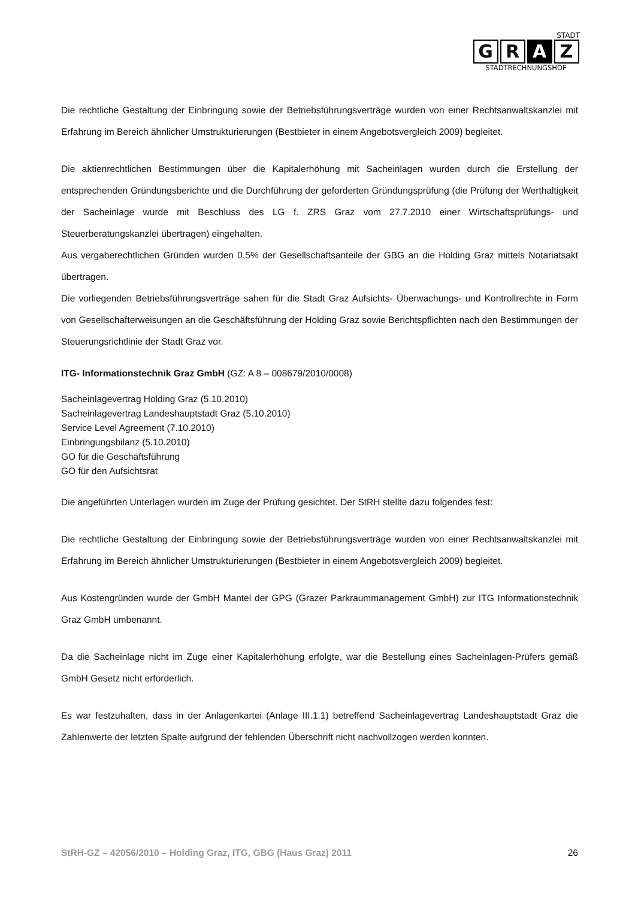STADT
G R A Z
STADTRECHNUNGSHOF
Die rechtliche Gestaltung der Einbringung sowie der Betriebsführungsverträge wurden von einer Rechtsanwaltskanzlei mit Erfahrung im Bereich ähnlicher Umstrukturierungen (Bestbieter in einem Angebotsvergleich 2009) begleitet.
Die aktienrechtlichen Bestimmungen über die Kapitalerhöhung mit Sacheinlagen wurden durch die Erstellung der entsprechenden Gründungsberichte und die Durchführung der geforderten Gründungsprüfung (die Prüfung der Werthaltigkeit der Sacheinlage wurde mit Beschluss des LG f. ZRS Graz vom 27.7.2010 einer Wirtschaftsprüfungs- und Steuerberatungskanzlei übertragen) eingehalten.
Aus vergaberechtlichen Gründen wurden 0,5% der Gesellschaftsanteile der GBG an die Holding Graz mittels Notariatsakt übertragen.
Die vorliegenden Betriebsführungsverträge sahen für die Stadt Graz Aufsichts- Überwachungs- und Kontrollrechte in Form von Gesellschafterweisungen an die Geschäftsführung der Holding Graz sowie Berichtspflichten nach den Bestimmungen der Steuerungsrichtlinie der Stadt Graz vor.
ITG- Informationstechnik Graz GmbH (GZ: A 8 – 008679/2010/0008)
Sacheinlagevertrag Holding Graz (5.10.2010)
Sacheinlagevertrag Landeshauptstadt Graz (5.10.2010)
Service Level Agreement (7.10.2010)
Einbringungsbilanz (5.10.2010)
GO für die Geschäftsführung
GO für den Aufsichtsrat
Die angeführten Unterlagen wurden im Zuge der Prüfung gesichtet. Der StRH stellte dazu folgendes fest:
Die rechtliche Gestaltung der Einbringung sowie der Betriebsführungsverträge wurden von einer Rechtsanwaltskanzlei mit Erfahrung im Bereich ähnlicher Umstrukturierungen (Bestbieter in einem Angebotsvergleich 2009) begleitet.
Aus Kostengründen wurde der GmbH Mantel der GPG (Grazer Parkraummanagement GmbH) zur ITG Informationstechnik Graz GmbH umbenannt.
Da die Sacheinlage nicht im Zuge einer Kapitalerhöhung erfolgte, war die Bestellung eines Sacheinlagen-Prüfers gemäß GmbH Gesetz nicht erforderlich.
Es war festzuhalten, dass in der Anlagenkartei (Anlage III.1.1) betreffend Sacheinlagevertrag Landeshauptstadt Graz die Zahlenwerte der letzten Spalte aufgrund der fehlenden Überschrift nicht nachvollzogen werden konnten.
StRH-GZ – 42056/2010 – Holding Graz, ITG, GBG (Haus Graz) 2011 26